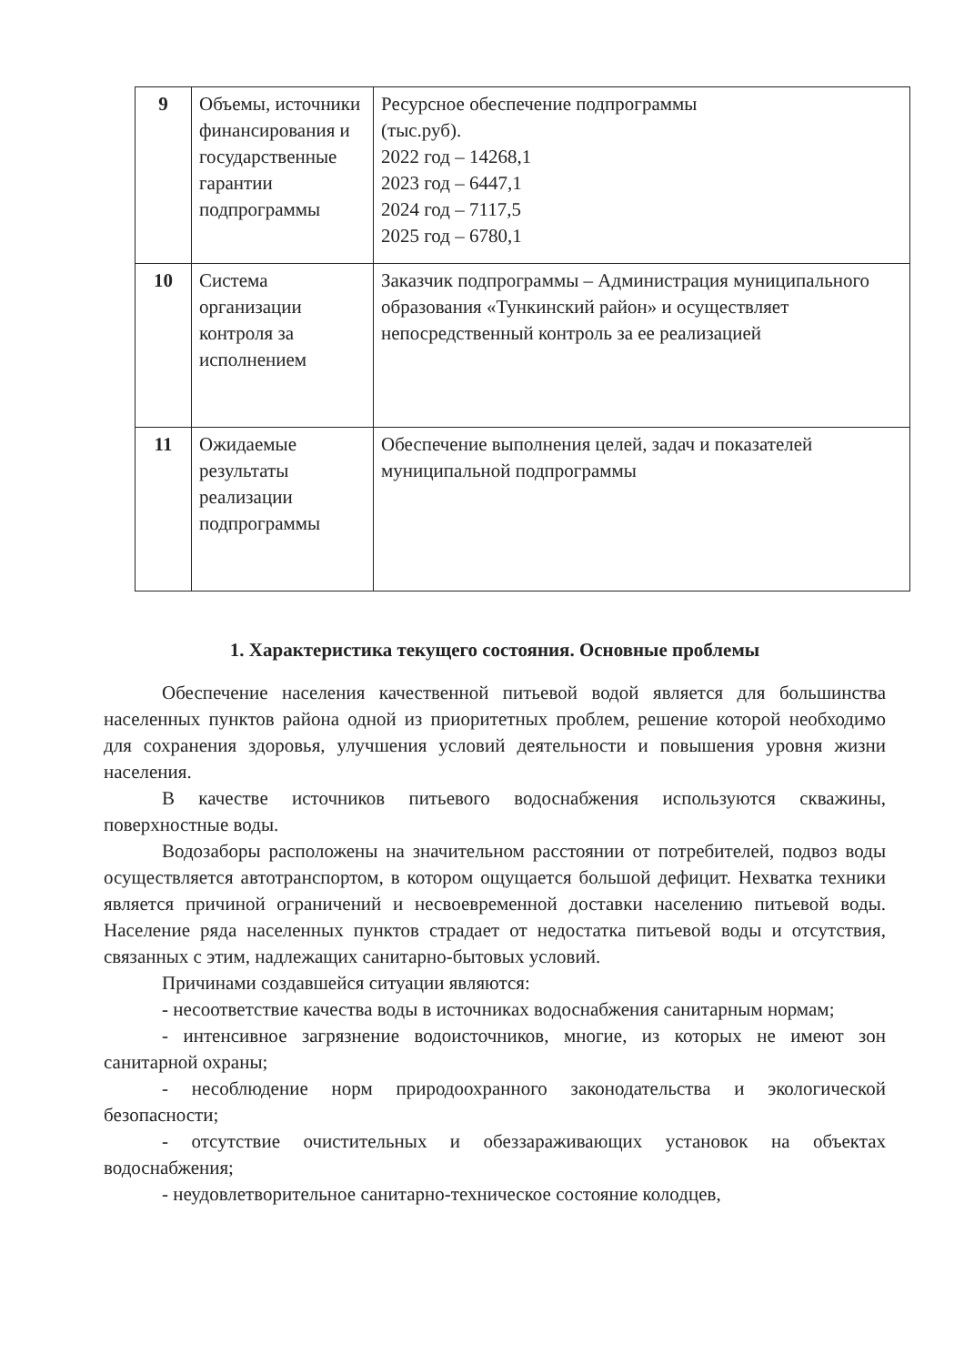| 9 | Объемы, источники финансирования и государственные гарантии подпрограммы | Ресурсное обеспечение подпрограммы (тыс.руб). 2022 год – 14268,1 2023 год – 6447,1 2024 год – 7117,5 2025 год – 6780,1 |
| 10 | Система организации контроля за исполнением | Заказчик подпрограммы – Администрация муниципального образования «Тункинский район» и осуществляет непосредственный контроль за ее реализацией |
| 11 | Ожидаемые результаты реализации подпрограммы | Обеспечение выполнения целей, задач и показателей муниципальной подпрограммы |
1. Характеристика текущего состояния. Основные проблемы
Обеспечение населения качественной питьевой водой является для большинства населенных пунктов района одной из приоритетных проблем, решение которой необходимо для сохранения здоровья, улучшения условий деятельности и повышения уровня жизни населения.
В качестве источников питьевого водоснабжения используются скважины, поверхностные воды.
Водозаборы расположены на значительном расстоянии от потребителей, подвоз воды осуществляется автотранспортом, в котором ощущается большой дефицит. Нехватка техники является причиной ограничений и несвоевременной доставки населению питьевой воды. Население ряда населенных пунктов страдает от недостатка питьевой воды и отсутствия, связанных с этим, надлежащих санитарно-бытовых условий.
Причинами создавшейся ситуации являются:
- несоответствие качества воды в источниках водоснабжения санитарным нормам;
- интенсивное загрязнение водоисточников, многие, из которых не имеют зон санитарной охраны;
- несоблюдение норм природоохранного законодательства и экологической безопасности;
- отсутствие очистительных и обеззараживающих установок на объектах водоснабжения;
- неудовлетворительное санитарно-техническое состояние колодцев,